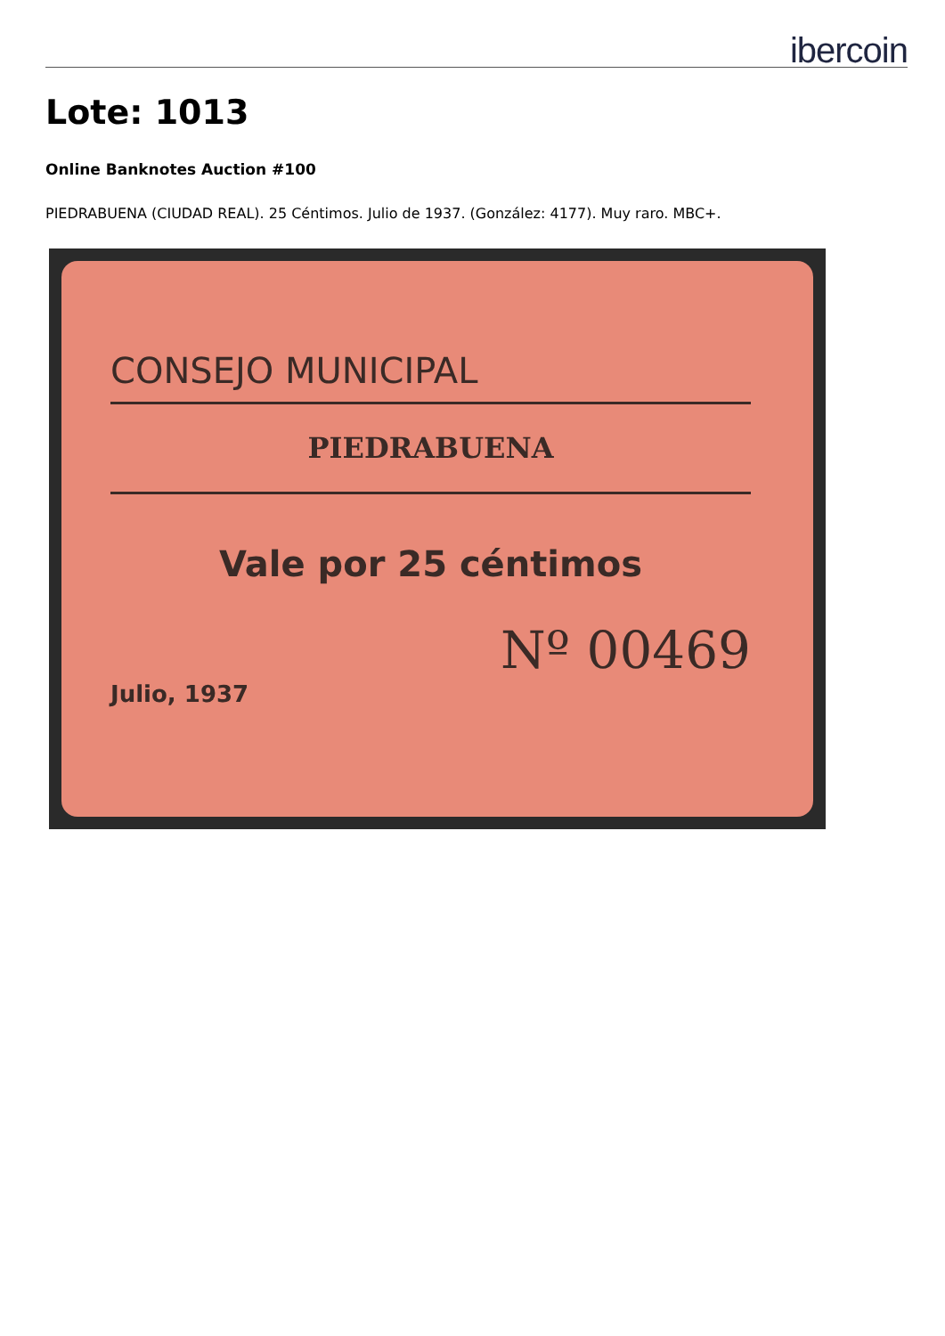ibercoin
Lote: 1013
Online Banknotes Auction #100
PIEDRABUENA (CIUDAD REAL). 25 Céntimos. Julio de 1937. (González: 4177). Muy raro. MBC+.
CONSEJO MUNICIPAL
PIEDRABUENA
Vale por 25 céntimos
Nº 00469
Julio, 1937